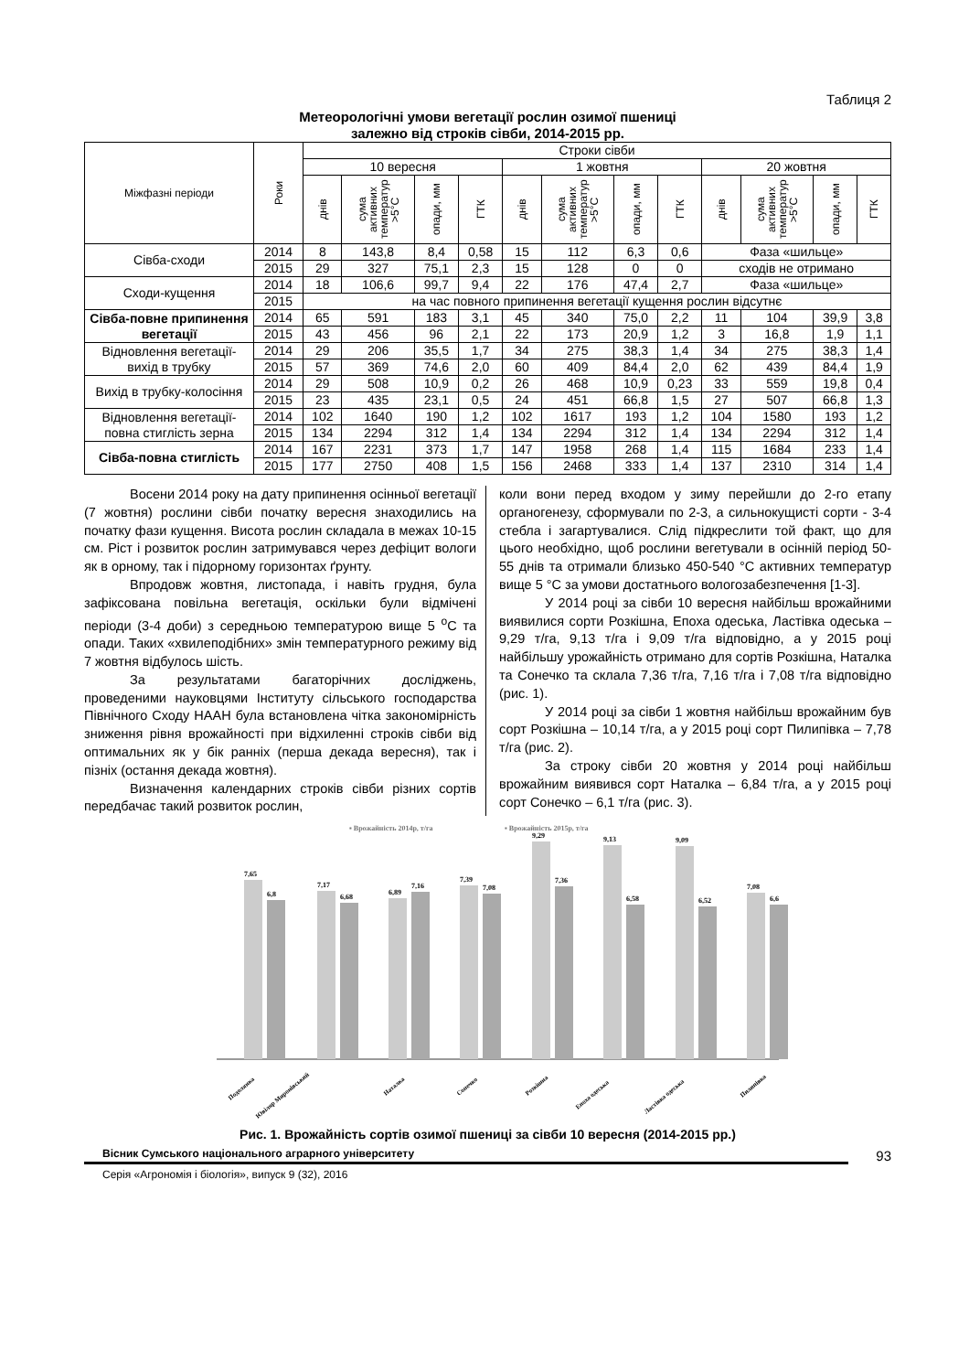Таблиця 2
Метеорологічні умови вегетації рослин озимої пшениці
залежно від строків сівби, 2014-2015 рр.
| Міжфазні періоди | Роки | Строки сівби | | | | | | | | | | | |
| --- | --- | --- | --- | --- | --- | --- | --- | --- | --- | --- | --- | --- | --- |
| | | 10 вересня | | | | 1 жовтня | | | | 20 жовтня | | | |
| | | днів | сума активних температур >5°С | опади, мм | ГТК | днів | сума активних температур >5°С | опади, мм | ГТК | днів | сума активних температур >5°С | опади, мм | ГТК |
| Сівба-сходи | 2014 | 8 | 143,8 | 8,4 | 0,58 | 15 | 112 | 6,3 | 0,6 | Фаза «шильце» | | | |
| | 2015 | 29 | 327 | 75,1 | 2,3 | 15 | 128 | 0 | 0 | сходів не отримано | | | |
| Сходи-кущення | 2014 | 18 | 106,6 | 99,7 | 9,4 | 22 | 176 | 47,4 | 2,7 | Фаза «шильце» | | | |
| | 2015 | на час повного припинення вегетації кущення рослин відсутнє | | | | | | | | | | | |
| Сівба-повне припинення вегетації | 2014 | 65 | 591 | 183 | 3,1 | 45 | 340 | 75,0 | 2,2 | 11 | 104 | 39,9 | 3,8 |
| | 2015 | 43 | 456 | 96 | 2,1 | 22 | 173 | 20,9 | 1,2 | 3 | 16,8 | 1,9 | 1,1 |
| Відновлення вегетації-вихід в трубку | 2014 | 29 | 206 | 35,5 | 1,7 | 34 | 275 | 38,3 | 1,4 | 34 | 275 | 38,3 | 1,4 |
| | 2015 | 57 | 369 | 74,6 | 2,0 | 60 | 409 | 84,4 | 2,0 | 62 | 439 | 84,4 | 1,9 |
| Вихід в трубку-колосіння | 2014 | 29 | 508 | 10,9 | 0,2 | 26 | 468 | 10,9 | 0,23 | 33 | 559 | 19,8 | 0,4 |
| | 2015 | 23 | 435 | 23,1 | 0,5 | 24 | 451 | 66,8 | 1,5 | 27 | 507 | 66,8 | 1,3 |
| Відновлення вегетації-повна стиглість зерна | 2014 | 102 | 1640 | 190 | 1,2 | 102 | 1617 | 193 | 1,2 | 104 | 1580 | 193 | 1,2 |
| | 2015 | 134 | 2294 | 312 | 1,4 | 134 | 2294 | 312 | 1,4 | 134 | 2294 | 312 | 1,4 |
| Сівба-повна стиглість | 2014 | 167 | 2231 | 373 | 1,7 | 147 | 1958 | 268 | 1,4 | 115 | 1684 | 233 | 1,4 |
| | 2015 | 177 | 2750 | 408 | 1,5 | 156 | 2468 | 333 | 1,4 | 137 | 2310 | 314 | 1,4 |
Восени 2014 року на дату припинення осінньої вегетації (7 жовтня) рослини сівби початку вересня знаходились на початку фази кущення. Висота рослин складала в межах 10-15 см. Ріст і розвиток рослин затримувався через дефіцит вологи як в орному, так і підорному горизонтах ґрунту.
Впродовж жовтня, листопада, і навіть грудня, була зафіксована повільна вегетація, оскільки були відмічені періоди (3-4 доби) з середньою температурою вище 5 <sup>о</sup>С та опади. Таких «хвилеподібних» змін температурного режиму від 7 жовтня відбулось шість.
За результатами багаторічних досліджень, проведеними науковцями Інституту сільського господарства Північного Сходу НААН була встановлена чітка закономірність зниження рівня врожайності при відхиленні строків сівби від оптимальних як у бік ранніх (перша декада вересня), так і пізніх (остання декада жовтня).
Визначення календарних строків сівби різних сортів передбачає такий розвиток рослин,
коли вони перед входом у зиму перейшли до 2-го етапу органогенезу, сформували по 2-3, а сильнокущисті сорти - 3-4 стебла і загартувалися. Слід підкреслити той факт, що для цього необхідно, щоб рослини вегетували в осінній період 50-55 днів та отримали близько 450-540 °С активних температур вище 5 °С за умови достатнього вологозабезпечення [1-3].
У 2014 році за сівби 10 вересня найбільш врожайними виявилися сорти Розкішна, Епоха одеська, Ластівка одеська – 9,29 т/га, 9,13 т/га і 9,09 т/га відповідно, а у 2015 році найбільшу урожайність отримано для сортів Розкішна, Наталка та Сонечко та склала 7,36 т/га, 7,16 т/га і 7,08 т/га відповідно (рис. 1).
У 2014 році за сівби 1 жовтня найбільш врожайним був сорт Розкішна – 10,14 т/га, а у 2015 році сорт Пилипівка – 7,78 т/га (рис. 2).
За строку сівби 20 жовтня у 2014 році найбільш врожайним виявився сорт Наталка – 6,84 т/га, а у 2015 році сорт Сонечко – 6,1 т/га (рис. 3).
▪ Врожайність 2014р, т/га
▪ Врожайність 2015р, т/га
7,65
6,8
7,17
6,68
6,89
7,16
7,39
7,08
9,29
7,36
9,13
6,58
9,09
6,52
7,08
6,6
Подолянка
Ювіляр Миронівський
Наталка
Сонечко
Розкішна
Епоха одеська
Ластівка одеська
Пилипівка
Рис. 1. Врожайність сортів озимої пшениці за сівби 10 вересня (2014-2015 рр.)
Вісник Сумського національного аграрного університету
93
Серія «Агрономія і біологія», випуск 9 (32), 2016